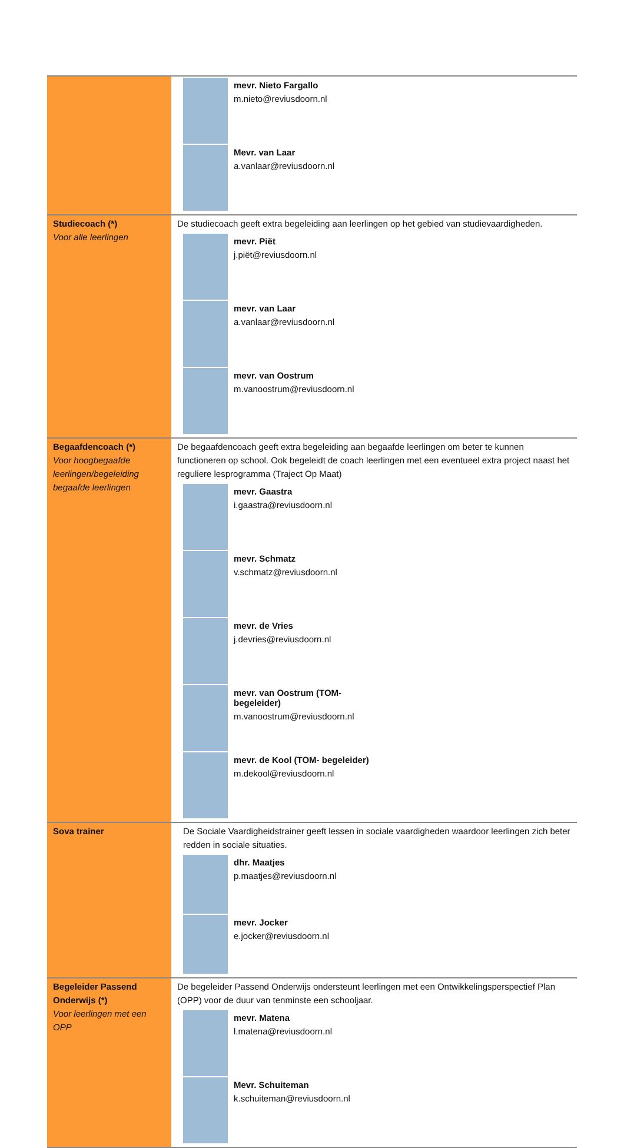| | mevr. Nieto Fargallo m.nieto@reviusdoorn.nl Mevr. van Laar a.vanlaar@reviusdoorn.nl |
| Studiecoach (*) Voor alle leerlingen | De studiecoach geeft extra begeleiding aan leerlingen op het gebied van studievaardigheden. mevr. Piët j.piët@reviusdoorn.nl mevr. van Laar a.vanlaar@reviusdoorn.nl mevr. van Oostrum m.vanoostrum@reviusdoorn.nl |
| Begaafdencoach (*) Voor hoogbegaafde leerlingen/begeleiding begaafde leerlingen | De begaafdencoach geeft extra begeleiding aan begaafde leerlingen om beter te kunnen functioneren op school. Ook begeleidt de coach leerlingen met een eventueel extra project naast het reguliere lesprogramma (Traject Op Maat) mevr. Gaastra i.gaastra@reviusdoorn.nl mevr. Schmatz v.schmatz@reviusdoorn.nl mevr. de Vries j.devries@reviusdoorn.nl mevr. van Oostrum (TOM- begeleider) m.vanoostrum@reviusdoorn.nl mevr. de Kool (TOM- begeleider) m.dekool@reviusdoorn.nl |
| Sova trainer | De Sociale Vaardigheidstrainer geeft lessen in sociale vaardigheden waardoor leerlingen zich beter redden in sociale situaties. dhr. Maatjes p.maatjes@reviusdoorn.nl mevr. Jocker e.jocker@reviusdoorn.nl |
| Begeleider Passend Onderwijs (*) Voor leerlingen met een OPP | De begeleider Passend Onderwijs ondersteunt leerlingen met een Ontwikkelingsperspectief Plan (OPP) voor de duur van tenminste een schooljaar. mevr. Matena l.matena@reviusdoorn.nl Mevr. Schuiteman k.schuiteman@reviusdoorn.nl |